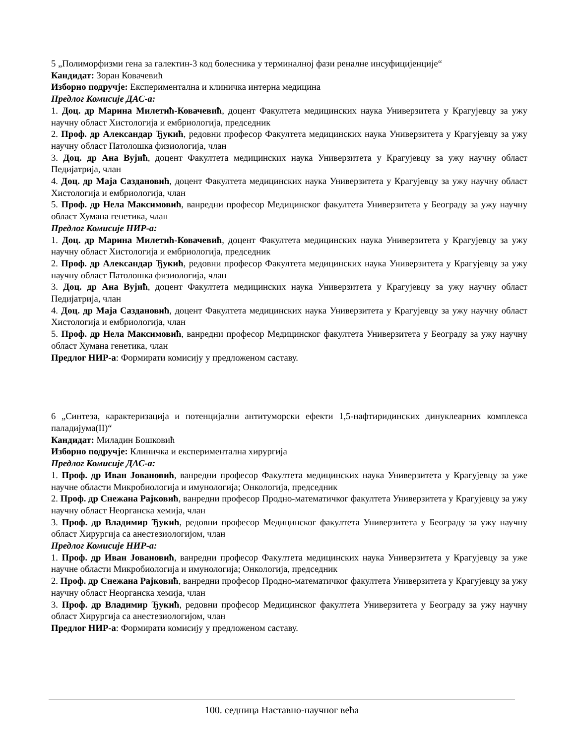5 „Полиморфизми гена за галектин-3 код болесника у терминалној фази реналне инсуфицијенције“
Кандидат: Зоран Ковачевић
Изборно подручје: Експериментална и клиничка интерна медицина
Предлог Комисије ДАС-а:
1. Доц. др Марина Милетић-Ковачевић, доцент Факултета медицинских наука Универзитета у Крагујевцу за ужу научну област Хистологија и ембриологија, председник
2. Проф. др Александар Ђукић, редовни професор Факултета медицинских наука Универзитета у Крагујевцу за ужу научну област Патолошка физиологија, члан
3. Доц. др Ана Вујић, доцент Факултета медицинских наука Универзитета у Крагујевцу за ужу научну област Педијатрија, члан
4. Доц. др Маја Саздановић, доцент Факултета медицинских наука Универзитета у Крагујевцу за ужу научну област Хистологија и ембриологија, члан
5. Проф. др Нела Максимовић, ванредни професор Медицинског факултета Универзитета у Београду за ужу научну област Хумана генетика, члан
Предлог Комисије НИР-а:
1. Доц. др Марина Милетић-Ковачевић, доцент Факултета медицинских наука Универзитета у Крагујевцу за ужу научну област Хистологија и ембриологија, председник
2. Проф. др Александар Ђукић, редовни професор Факултета медицинских наука Универзитета у Крагујевцу за ужу научну област Патолошка физиологија, члан
3. Доц. др Ана Вујић, доцент Факултета медицинских наука Универзитета у Крагујевцу за ужу научну област Педијатрија, члан
4. Доц. др Маја Саздановић, доцент Факултета медицинских наука Универзитета у Крагујевцу за ужу научну област Хистологија и ембриологија, члан
5. Проф. др Нела Максимовић, ванредни професор Медицинског факултета Универзитета у Београду за ужу научну област Хумана генетика, члан
Предлог НИР-а: Формирати комисију у предложеном саставу.
6 „Синтеза, карактеризација и потенцијални антитуморски ефекти 1,5-нафтиридинских динуклеарних комплекса паладијума(II)“
Кандидат: Миладин Бошковић
Изборно подручје: Клиничка и експериментална хирургија
Предлог Комисије ДАС-а:
1. Проф. др Иван Јовановић, ванредни професор Факултета медицинских наука Универзитета у Крагујевцу за уже научне области Микробиологија и имунологија; Онкологија, председник
2. Проф. др Снежана Рајковић, ванредни професор Продно-математичког факултета Универзитета у Крагујевцу за ужу научну област Неорганска хемија, члан
3. Проф. др Владимир Ђукић, редовни професор Медицинског факултета Универзитета у Београду за ужу научну област Хирургија са анестезиологијом, члан
Предлог Комисије НИР-а:
1. Проф. др Иван Јовановић, ванредни професор Факултета медицинских наука Универзитета у Крагујевцу за уже научне области Микробиологија и имунологија; Онкологија, председник
2. Проф. др Снежана Рајковић, ванредни професор Продно-математичког факултета Универзитета у Крагујевцу за ужу научну област Неорганска хемија, члан
3. Проф. др Владимир Ђукић, редовни професор Медицинског факултета Универзитета у Београду за ужу научну област Хирургија са анестезиологијом, члан
Предлог НИР-а: Формирати комисију у предложеном саставу.
100. седница Наставно-научног већа